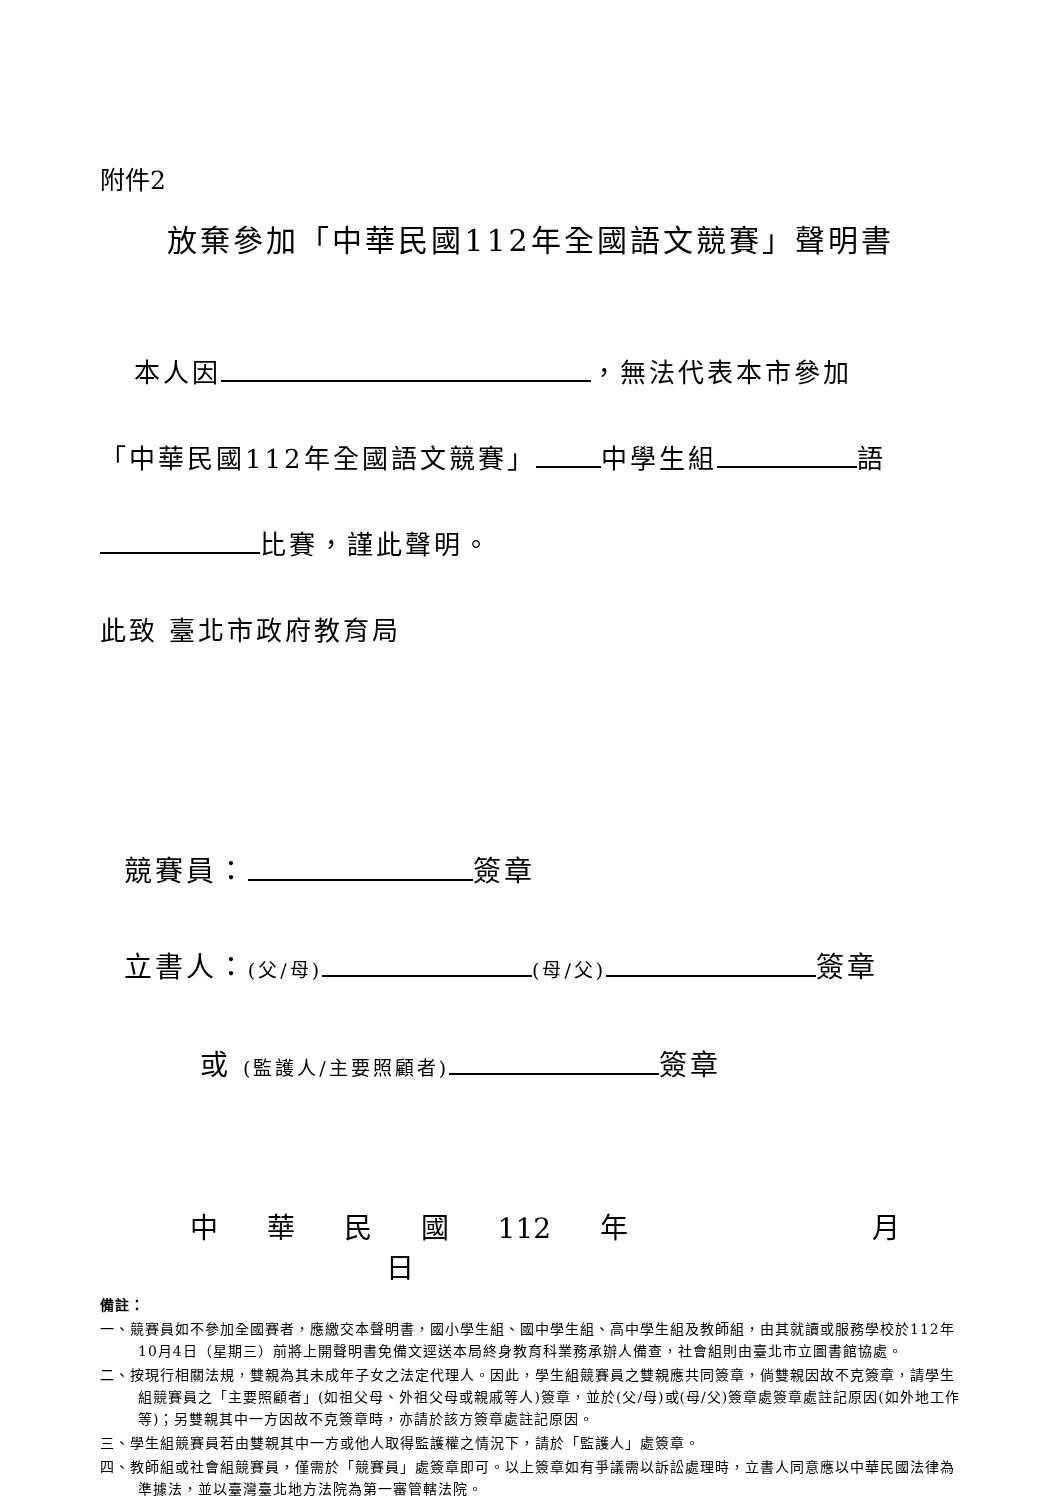附件2
放棄參加「中華民國112年全國語文競賽」聲明書
本人因 ，無法代表本市參加
「中華民國112年全國語文競賽」 中學生組 語
比賽，謹此聲明。
此致 臺北市政府教育局
競賽員： 簽章
立書人：(父/母) (母/父) 簽章
或 (監護人/主要照顧者) 簽章
中 華 民 國 112 年 月 日
備註：
一、競賽員如不參加全國賽者，應繳交本聲明書，國小學生組、國中學生組、高中學生組及教師組，由其就讀或服務學校於112年10月4日（星期三）前將上開聲明書免備文逕送本局終身教育科業務承辦人備查，社會組則由臺北市立圖書館協處。
二、按現行相關法規，雙親為其未成年子女之法定代理人。因此，學生組競賽員之雙親應共同簽章，倘雙親因故不克簽章，請學生組競賽員之「主要照顧者」(如祖父母、外祖父母或親戚等人)簽章，並於(父/母)或(母/父)簽章處簽章處註記原因(如外地工作等)；另雙親其中一方因故不克簽章時，亦請於該方簽章處註記原因。
三、學生組競賽員若由雙親其中一方或他人取得監護權之情況下，請於「監護人」處簽章。
四、教師組或社會組競賽員，僅需於「競賽員」處簽章即可。以上簽章如有爭議需以訴訟處理時，立書人同意應以中華民國法律為準據法，並以臺灣臺北地方法院為第一審管轄法院。